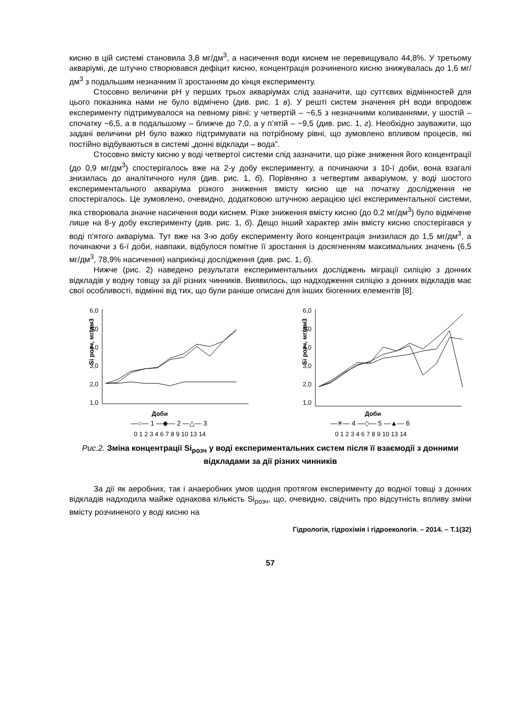кисню в цій системі становила 3,8 мг/дм<sup>3</sup>, а насичення води киснем не перевищувало 44,8%. У третьому акваріумі, де штучно створювався дефіцит кисню, концентрація розчиненого кисню знижувалась до 1,6 мг/дм<sup>3</sup> з подальшим незначним її зростанням до кінця експерименту.
Стосовно величини pH у перших трьох акваріумах слід зазначити, що суттєвих відмінностей для цього показника нами не було відмічено (див. рис. 1 в). У решті систем значення pH води впродовж експерименту підтримувалося на певному рівні: у четвертій – ~6,5 з незначними коливаннями, у шостій – спочатку ~6,5, а в подальшому – ближче до 7,0, а у п’ятій – ~9,5 (див. рис. 1, г). Необхідно зауважити, що задані величини pH було важко підтримувати на потрібному рівні, що зумовлено впливом процесів, які постійно відбуваються в системі „донні відклади – вода”.
Стосовно вмісту кисню у воді четвертої системи слід зазначити, що різке зниження його концентрації (до 0,9 мг/дм<sup>3</sup>) спостерігалось вже на 2-у добу експерименту, а починаючи з 10-ї доби, вона взагалі знизилась до аналітичного нуля (див. рис. 1, б). Порівняно з четвертим акваріумом, у воді шостого експериментального акваріума різкого зниження вмісту кисню ще на початку дослідження не спостерігалось. Це зумовлено, очевидно, додатковою штучною аерацією цієї експериментальної системи, яка створювала значне насичення води киснем. Різке зниження вмісту кисню (до 0,2 мг/дм<sup>3</sup>) було відмічене лише на 8-у добу експерименту (див. рис. 1, б). Дещо інший характер змін вмісту кисню спостерігався у воді п’ятого акваріума. Тут вже на 3-ю добу експерименту його концентрація знизилася до 1,5 мг/дм<sup>3</sup>, а починаючи з 6-ї доби, навпаки, відбулося помітне її зростання із досягненням максимальних значень (6,5 мг/дм<sup>3</sup>, 78,9% насичення) наприкінці дослідження (див. рис. 1, б).
Нижче (рис. 2) наведено результати експериментальних досліджень міграції силіцію з донних відкладів у водну товщу за дії різних чинників. Виявилось, що надходження силіцію з донних відкладів має свої особливості, відмінні від тих, що були раніше описані для інших біогенних елементів [8].
6,0
5,0
4,0
3,0
2,0
1,0
Si розч, мг/дм3
Доби
6,0
5,0
4,0
3,0
2,0
1,0
Si розч, мг/дм3
Доби
—○— 1 —◆— 2 —△— 3 —✳— 4 —◇— 5 —▲— 6
0 1 2 3 4 6 7 8 9 10 13 14 0 1 2 3 4 6 7 8 9 10 13 14
Рис.2. Зміна концентрації Si<sub>розч</sub> у воді експериментальних систем після її взаємодії з донними відкладами за дії різних чинників
За дії як аеробних, так і анаеробних умов щодня протягом експерименту до водної товщі з донних відкладів надходила майже однакова кількість Si<sub>розч</sub>, що, очевидно, свідчить про відсутність впливу зміни вмісту розчиненого у воді кисню на
Гідрологія, гідрохімія і гідроекологія. – 2014. – Т.1(32)
57